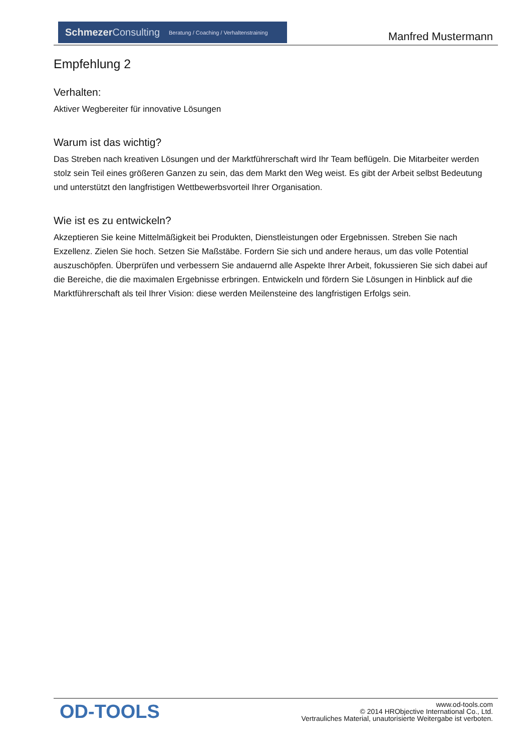Schmezer Consulting Beratung / Coaching / Verhaltenstraining
Manfred Mustermann
Empfehlung 2
Verhalten:
Aktiver Wegbereiter für innovative Lösungen
Warum ist das wichtig?
Das Streben nach kreativen Lösungen und der Marktführerschaft wird Ihr Team beflügeln. Die Mitarbeiter werden stolz sein Teil eines größeren Ganzen zu sein, das dem Markt den Weg weist. Es gibt der Arbeit selbst Bedeutung und unterstützt den langfristigen Wettbewerbsvorteil Ihrer Organisation.
Wie ist es zu entwickeln?
Akzeptieren Sie keine Mittelmäßigkeit bei Produkten, Dienstleistungen oder Ergebnissen. Streben Sie nach Exzellenz. Zielen Sie hoch. Setzen Sie Maßstäbe. Fordern Sie sich und andere heraus, um das volle Potential auszuschöpfen. Überprüfen und verbessern Sie andauernd alle Aspekte Ihrer Arbeit, fokussieren Sie sich dabei auf die Bereiche, die die maximalen Ergebnisse erbringen. Entwickeln und fördern Sie Lösungen in Hinblick auf die Marktführerschaft als teil Ihrer Vision: diese werden Meilensteine des langfristigen Erfolgs sein.
OD-TOOLS
www.od-tools.com
© 2014 HRObjective International Co., Ltd.
Vertrauliches Material, unautorisierte Weitergabe ist verboten.